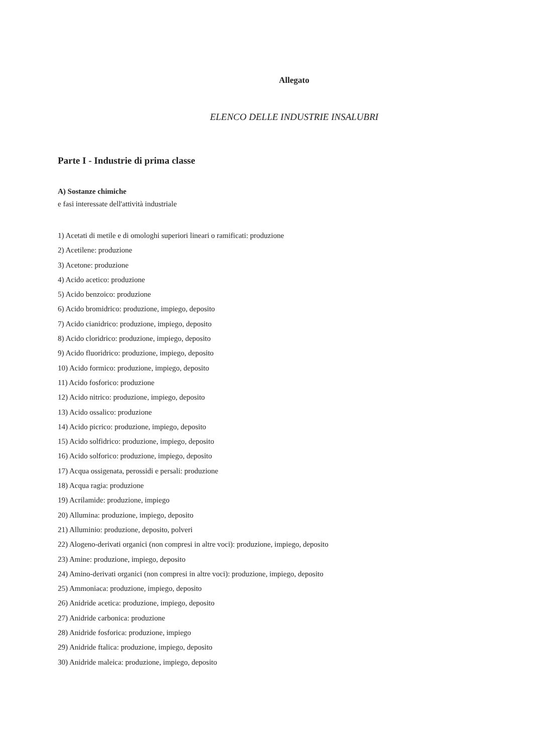Allegato
ELENCO DELLE INDUSTRIE INSALUBRI
Parte I - Industrie di prima classe
A) Sostanze chimiche
e fasi interessate dell'attività industriale
1) Acetati di metile e di omologhi superiori lineari o ramificati: produzione
2) Acetilene: produzione
3) Acetone: produzione
4) Acido acetico: produzione
5) Acido benzoico: produzione
6) Acido bromidrico: produzione, impiego, deposito
7) Acido cianidrico: produzione, impiego, deposito
8) Acido cloridrico: produzione, impiego, deposito
9) Acido fluoridrico: produzione, impiego, deposito
10) Acido formico: produzione, impiego, deposito
11) Acido fosforico: produzione
12) Acido nitrico: produzione, impiego, deposito
13) Acido ossalico: produzione
14) Acido picrico: produzione, impiego, deposito
15) Acido solfidrico: produzione, impiego, deposito
16) Acido solforico: produzione, impiego, deposito
17) Acqua ossigenata, perossidi e persali: produzione
18) Acqua ragia: produzione
19) Acrilamide: produzione, impiego
20) Allumina: produzione, impiego, deposito
21) Alluminio: produzione, deposito, polveri
22) Alogeno-derivati organici (non compresi in altre voci): produzione, impiego, deposito
23) Amine: produzione, impiego, deposito
24) Amino-derivati organici (non compresi in altre voci): produzione, impiego, deposito
25) Ammoniaca: produzione, impiego, deposito
26) Anidride acetica: produzione, impiego, deposito
27) Anidride carbonica: produzione
28) Anidride fosforica: produzione, impiego
29) Anidride ftalica: produzione, impiego, deposito
30) Anidride maleica: produzione, impiego, deposito